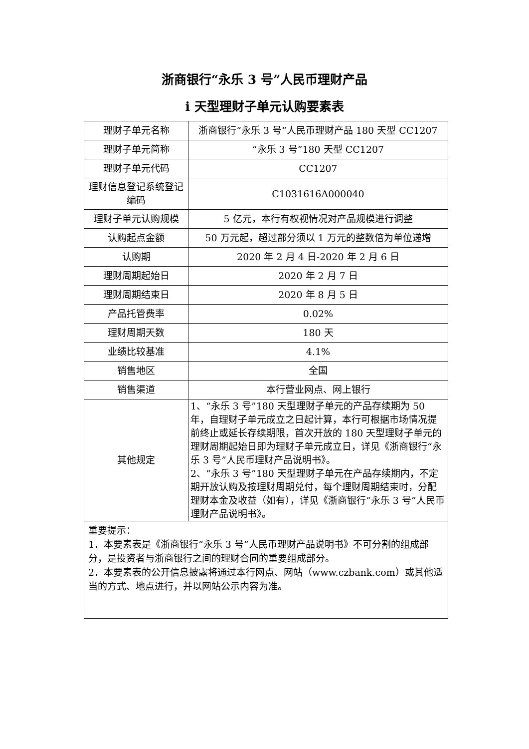浙商银行“永乐 3 号”人民币理财产品
i 天型理财子单元认购要素表
| 理财子单元名称 | 浙商银行“永乐 3 号”人民币理财产品 180 天型 CC1207 |
| 理财子单元简称 | “永乐 3 号”180 天型 CC1207 |
| 理财子单元代码 | CC1207 |
| 理财信息登记系统登记编码 | C1031616A000040 |
| 理财子单元认购规模 | 5 亿元，本行有权视情况对产品规模进行调整 |
| 认购起点金额 | 50 万元起，超过部分须以 1 万元的整数倍为单位递增 |
| 认购期 | 2020 年 2 月 4 日-2020 年 2 月 6 日 |
| 理财周期起始日 | 2020 年 2 月 7 日 |
| 理财周期结束日 | 2020 年 8 月 5 日 |
| 产品托管费率 | 0.02% |
| 理财周期天数 | 180 天 |
| 业绩比较基准 | 4.1% |
| 销售地区 | 全国 |
| 销售渠道 | 本行营业网点、网上银行 |
| 其他规定 | 1、“永乐 3 号”180 天型理财子单元的产品存续期为 50 年，自理财子单元成立之日起计算，本行可根据市场情况提前终止或延长存续期限，首次开放的 180 天型理财子单元的理财周期起始日即为理财子单元成立日，详见《浙商银行“永乐 3 号”人民币理财产品说明书》。 2、“永乐 3 号”180 天型理财子单元在产品存续期内，不定期开放认购及按理财周期兑付，每个理财周期结束时，分配理财本金及收益（如有），详见《浙商银行“永乐 3 号”人民币理财产品说明书》。 |
重要提示：
1．本要素表是《浙商银行“永乐 3 号”人民币理财产品说明书》不可分割的组成部分，是投资者与浙商银行之间的理财合同的重要组成部分。
2．本要素表的公开信息披露将通过本行网点、网站（www.czbank.com）或其他适当的方式、地点进行，并以网站公示内容为准。